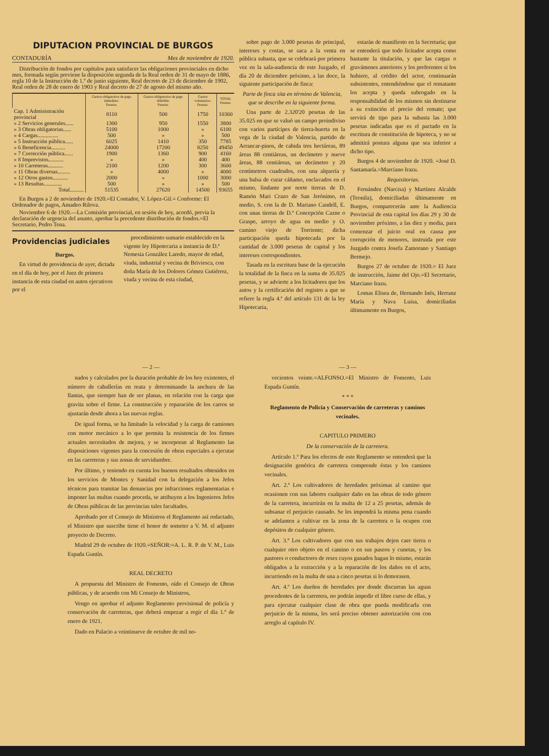DIPUTACION PROVINCIAL DE BURGOS
CONTADURÍA Mes de noviembre de 1920.
Distribución de fondos por capítulos para satisfacer las obligaciones provinciales en dicho mes, formada según previene la disposición segunda de la Real orden de 31 de mayo de 1886, regla 10 de la Instrucción de 1.º de junio siguiente, Real decreto de 23 de diciembre de 1902, Real orden de 28 de enero de 1903 y Real decreto de 27 de agosto del mismo año.
| | Gastos obligatorios de pago inmediato. Pesetas. | Gastos obligatorios de pago diferible. Pesetas. | Gastos voluntarios. Pesetas. | TOTAL Pesetas. |
| --- | --- | --- | --- | --- |
| Cap. 1 Administración provincial | 8110 | 500 | 1750 | 10360 |
| » 2 Servicios generales...... | 1300 | 950 | 1550 | 3800 |
| » 3 Obras obligatorias...... | 5100 | 1000 | » | 6100 |
| » 4 Cargas............... | 500 | » | » | 500 |
| » 5 Instrucción pública...... | 6025 | 1410 | 350 | 7785 |
| » 6 Beneficencia.......... | 24000 | 17200 | 8250 | 49450 |
| » 7 Corrección pública...... | 1900 | 1360 | 900 | 4160 |
| » 8 Imprevistos........... | » | » | 400 | 400 |
| » 10 Carreteras........... | 2100 | 1200 | 300 | 3600 |
| » 11 Obras diversas......... | » | 4000 | » | 4000 |
| » 12 Otros gastos........... | 2000 | » | 1000 | 3000 |
| » 13 Resultas............. | 500 | » | » | 500 |
| Total.......... | 51535 | 27620 | 14500 | 93655 |
En Burgos a 2 de noviembre de 1920.=El Contador, V. López-Gil.= Conforme: El Ordenador de pagos, Amadeo Rilova.
Noviembre 6 de 1920.—La Comisión provincial, en sesión de hoy, acordó, previa la declaración de urgencia del asunto, aprobar la precedente distribución de fondos.=El Secretario, Pedro Tena.
Providencias judiciales
Burgos.
En virtud de providencia de ayer, dictada en el día de hoy, por el Juez de primera instancia de esta ciudad en autos ejecutivos por el
procedimiento sumario establecido en la vigente ley Hipotecaria a instancia de D.ª Nemesia González Laredo, mayor de edad, viuda, industrial y vecina de Briviesca, con doña María de los Dolores Gómez Gutiérrez, viuda y vecina de esta ciudad,
sobre pago de 3.000 pesetas de principal, intereses y costas, se saca a la venta en pública subasta, que se celebrará por primera vez en la sala-audiencia de este Juzgado, el día 20 de diciembre próximo, a las doce, la siguiente participación de finca:
Parte de finca sita en término de Valencia, que se describe en la siguiente forma.
Una parte de 2.320'20 pesetas de las 35.025 en que se valuó un campo proindiviso con varios partícipes de tierra-huerta en la vega de la ciudad de Valencia, partido de Arrancar-pinos, de cabida tres hectáreas, 89 áreas 88 centiáreas, un decímetro y nueve áreas, 88 centiáreas, un decímetro y 20 centímetros cuadrados, con una alquería y una balsa de curar cáñamo, enclavados en el mismo, lindante por norte tierras de D. Ramón Mari Crazo de San Jerónimo, en medio, S. con la de D. Mariano Candell, E. con unas tierras de D.ª Concepción Cazne o Graspe, arroyo de agua en medio y O. camino viejo de Torriente; dicha participación queda hipotecada por la cantidad de 3.000 pesetas de capital y los intereses correspondientes.
Tasada en la escritura base de la ejecución la totalidad de la finca en la suma de 35.025 pesetas, y se advierte a los licitadores que los autos y la certificación del registro a que se refiere la regla 4.ª del artículo 131 de la ley Hipotecaria,
estarán de manifiesto en la Secretaría; que se entenderá que todo licitador acepta como bastante la titulación, y que las cargas o gravámenes anteriores y los preferentes si los hubiere, al crédito del actor, continuarán subsistentes, entendiéndose que el rematante los acepta y queda subrogado en la responsabilidad de los mismos sin destinarse a su extinción el precio del remate; que servirá de tipo para la subasta las 3.000 pesetas indicadas que es el pactado en la escritura de constitución de hipoteca, y no se admitirá postura alguna que sea inferior a dicho tipo.
Burgos 4 de noviembre de 1920. =José D. Santamaría.=Marciano Irazu.
Requisitorias.
Fernández (Narcisa) y Martínez Alcalde (Teonila), domiciliadas últimamente en Burgos, comparecerán ante la Audiencia Provincial de esta capital los días 29 y 30 de noviembre próximo, a las diez y media, para comenzar el juicio oral en causa por corrupción de menores, instruida por este Juzgado contra Josefa Zamorano y Santiago Bermejo.
Burgos 27 de octubre de 1920.= El Juez de instrucción, Jaime del Ojo.=El Secretario, Marciano Irazu.
Lomas Elisea de, Hernando Inés, Herranz María y Nava Luisa, domiciliadas últimamente en Burgos,
— 2 —
nados y calculados por la duración probable de los hoy existentes, el número de caballerías en reata y determinando la anchura de las llantas, que siempre han de ser planas, en relación con la carga que gravita sobre el firme. La construcción y reparación de los carros se ajustarán desde ahora a las nuevas reglas.
De igual forma, se ha limitado la velocidad y la carga de camiones con motor mecánico a lo que permita la resistencia de los firmes actuales necesitados de mejora, y se incorporan al Reglamento las disposiciones vigentes para la concesión de obras especiales a ejecutar en las carreteras y sus zonas de servidumbre.
Por último, y teniendo en cuenta los buenos resultados obtenidos en los servicios de Montes y Sanidad con la delegación a los Jefes técnicos para tramitar las denuncias por infracciones reglamentarias e imponer las multas cuando proceda, se atribuyen a los Ingenieros Jefes de Obras públicas de las provincias tales facultades.
Aprobado por el Consejo de Ministros el Reglamento así redactado, el Ministro que suscribe tiene el honor de someter a V. M. el adjunto proyecto de Decreto.
Madrid 29 de octubre de 1920.=SEÑOR:=A. L. R. P. de V. M., Luis Espada Guntín.
REAL DECRETO
A propuesta del Ministro de Fomento, oído el Consejo de Obras públicas, y de acuerdo con Mi Consejo de Ministros,
Vengo en aprobar el adjunto Reglamento provisional de policía y conservación de carreteras, que deberá empezar a regir el día 1.º de enero de 1921.
Dado en Palacio a veintinueve de octubre de mil no-
— 3 —
vecientos veinte.=ALFONSO.=El Ministro de Fomento, Luis Espada Guntín.
* * *
Reglamento de Policía y Conservación de carreteras y caminos vecinales.
CAPITULO PRIMERO
De la conservación de la carretera.
Artículo 1.º Para los efectos de este Reglamento se entenderá que la designación genérica de carretera comprende éstas y los caminos vecinales.
Art. 2.º Los cultivadores de heredades próximas al camino que ocasionen con sus labores cualquier daño en las obras de todo género de la carretera, incurrirán en la multa de 12 a 25 pesetas, además de subsanar el perjuicio causado. Se les impondrá la misma pena cuando se adelanten a cultivar en la zona de la carretera o la ocupen con depósitos de cualquier género.
Art. 3.º Los cultivadores que con sus trabajos dejen caer tierra o cualquier otro objeto en el camino o en sus paseos y cunetas, y los pastores o conductores de reses cuyos ganados hagan lo mismo, estarán obligados a la extracción y a la reparación de los daños en el acto, incurriendo en la multa de una a cinco pesetas si lo demorasen.
Art. 4.º Los dueños de heredades por donde discurran las aguas procedentes de la carretera, no podrán impedir el libre curso de ellas, y para ejecutar cualquier clase de obra que pueda modificarla con perjuicio de la misma, les será preciso obtener autorización con con arreglo al capítulo IV.